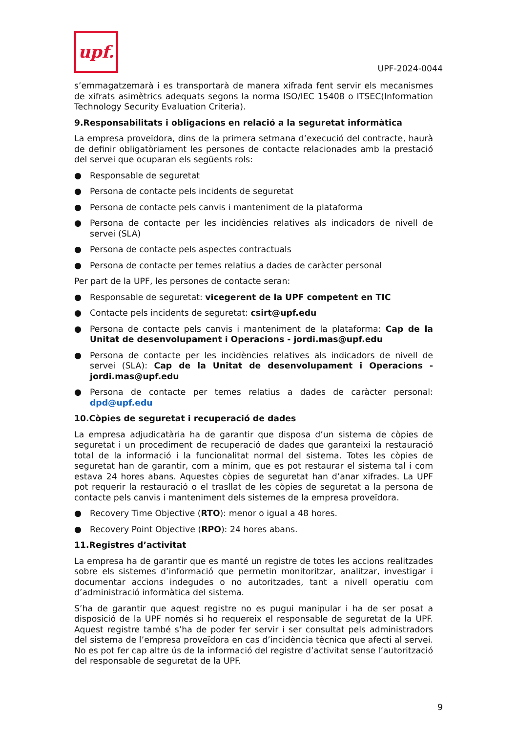upf.
UPF-2024-0044
s’emmagatzemarà i es transportarà de manera xifrada fent servir els mecanismes de xifrats asimètrics adequats segons la norma ISO/IEC 15408 o ITSEC(Information Technology Security Evaluation Criteria).
9.Responsabilitats i obligacions en relació a la seguretat informàtica
La empresa proveïdora, dins de la primera setmana d’execució del contracte, haurà de definir obligatòriament les persones de contacte relacionades amb la prestació del servei que ocuparan els següents rols:
● Responsable de seguretat
● Persona de contacte pels incidents de seguretat
● Persona de contacte pels canvis i manteniment de la plataforma
● Persona de contacte per les incidències relatives als indicadors de nivell de servei (SLA)
● Persona de contacte pels aspectes contractuals
● Persona de contacte per temes relatius a dades de caràcter personal
Per part de la UPF, les persones de contacte seran:
● Responsable de seguretat: vicegerent de la UPF competent en TIC
● Contacte pels incidents de seguretat: csirt@upf.edu
● Persona de contacte pels canvis i manteniment de la plataforma: Cap de la Unitat de desenvolupament i Operacions - jordi.mas@upf.edu
● Persona de contacte per les incidències relatives als indicadors de nivell de servei (SLA): Cap de la Unitat de desenvolupament i Operacions - jordi.mas@upf.edu
● Persona de contacte per temes relatius a dades de caràcter personal: dpd@upf.edu
10.Còpies de seguretat i recuperació de dades
La empresa adjudicatària ha de garantir que disposa d’un sistema de còpies de seguretat i un procediment de recuperació de dades que garanteixi la restauració total de la informació i la funcionalitat normal del sistema. Totes les còpies de seguretat han de garantir, com a mínim, que es pot restaurar el sistema tal i com estava 24 hores abans. Aquestes còpies de seguretat han d’anar xifrades. La UPF pot requerir la restauració o el trasllat de les còpies de seguretat a la persona de contacte pels canvis i manteniment dels sistemes de la empresa proveïdora.
● Recovery Time Objective (RTO): menor o igual a 48 hores.
● Recovery Point Objective (RPO): 24 hores abans.
11.Registres d’activitat
La empresa ha de garantir que es manté un registre de totes les accions realitzades sobre els sistemes d’informació que permetin monitoritzar, analitzar, investigar i documentar accions indegudes o no autoritzades, tant a nivell operatiu com d’administració informàtica del sistema.
S’ha de garantir que aquest registre no es pugui manipular i ha de ser posat a disposició de la UPF només si ho requereix el responsable de seguretat de la UPF. Aquest registre també s’ha de poder fer servir i ser consultat pels administradors del sistema de l’empresa proveïdora en cas d’incidència tècnica que afecti al servei. No es pot fer cap altre ús de la informació del registre d’activitat sense l’autorització del responsable de seguretat de la UPF.
9